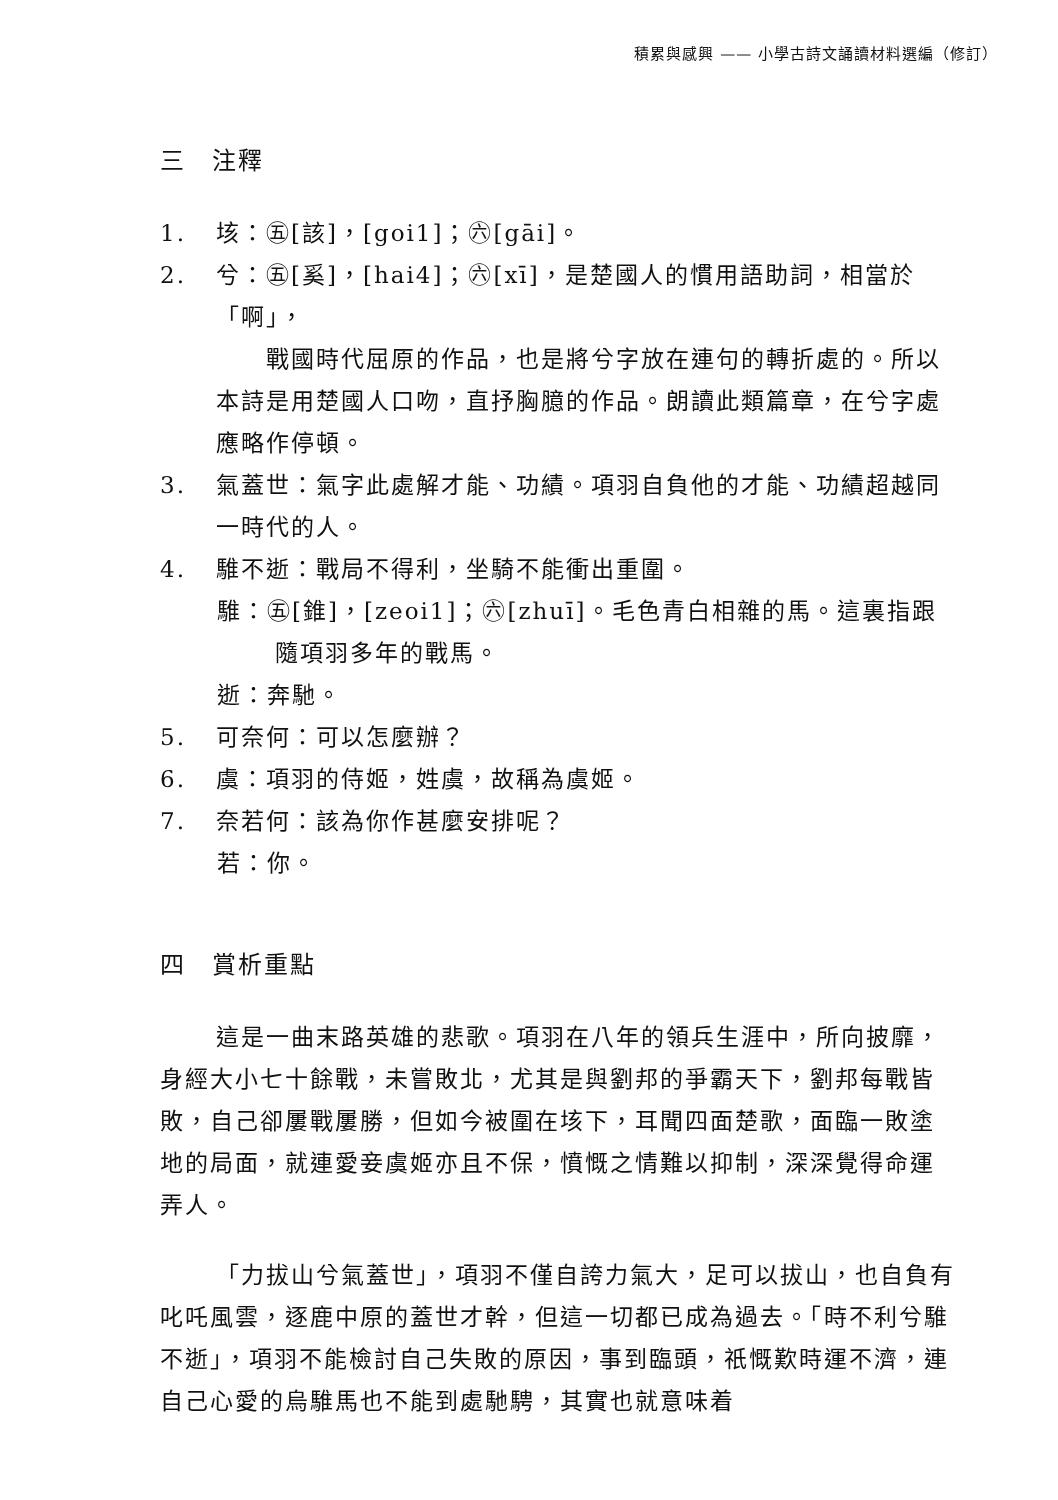積累與感興 —— 小學古詩文誦讀材料選編（修訂）
三　注釋
1. 垓：㊄[該]，[goi1]；㊅[gāi]。
2. 兮：㊄[奚]，[hai4]；㊅[xī]，是楚國人的慣用語助詞，相當於「啊」，
　　戰國時代屈原的作品，也是將兮字放在連句的轉折處的。所以本詩是用楚國人口吻，直抒胸臆的作品。朗讀此類篇章，在兮字處應略作停頓。
3. 氣蓋世：氣字此處解才能、功績。項羽自負他的才能、功績超越同一時代的人。
4. 騅不逝：戰局不得利，坐騎不能衝出重圍。
騅：㊄[錐]，[zeoi1]；㊅[zhuī]。毛色青白相雜的馬。這裏指跟隨項羽多年的戰馬。
逝：奔馳。
5. 可奈何：可以怎麼辦？
6. 虞：項羽的侍姬，姓虞，故稱為虞姬。
7. 奈若何：該為你作甚麼安排呢？
若：你。
四　賞析重點
這是一曲末路英雄的悲歌。項羽在八年的領兵生涯中，所向披靡，身經大小七十餘戰，未嘗敗北，尤其是與劉邦的爭霸天下，劉邦每戰皆敗，自己卻屢戰屢勝，但如今被圍在垓下，耳聞四面楚歌，面臨一敗塗地的局面，就連愛妾虞姬亦且不保，憤慨之情難以抑制，深深覺得命運弄人。
「力拔山兮氣蓋世」，項羽不僅自誇力氣大，足可以拔山，也自負有叱吒風雲，逐鹿中原的蓋世才幹，但這一切都已成為過去。「時不利兮騅不逝」，項羽不能檢討自己失敗的原因，事到臨頭，祇慨歎時運不濟，連自己心愛的烏騅馬也不能到處馳騁，其實也就意味着